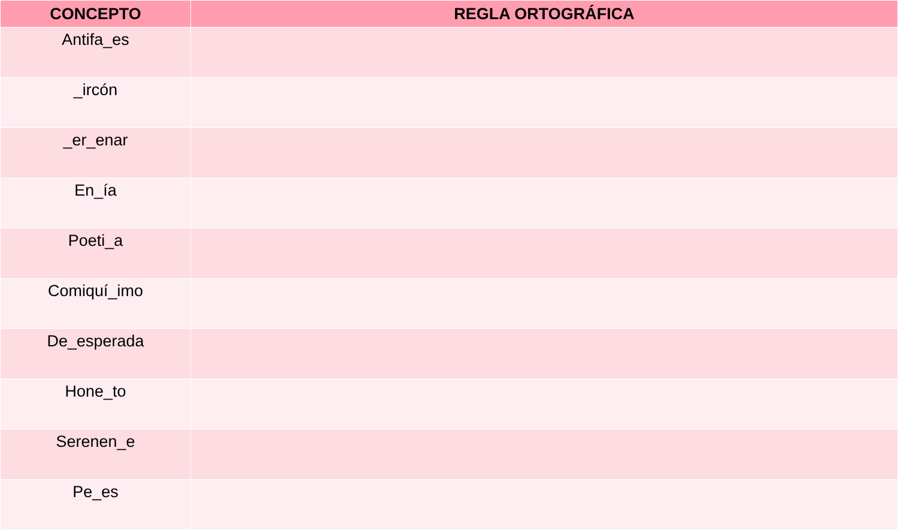| CONCEPTO | REGLA ORTOGRÁFICA |
| --- | --- |
| Antifa_es | |
| _ircón | |
| _er_enar | |
| En_ía | |
| Poeti_a | |
| Comiquí_imo | |
| De_esperada | |
| Hone_to | |
| Serenen_e | |
| Pe_es | |